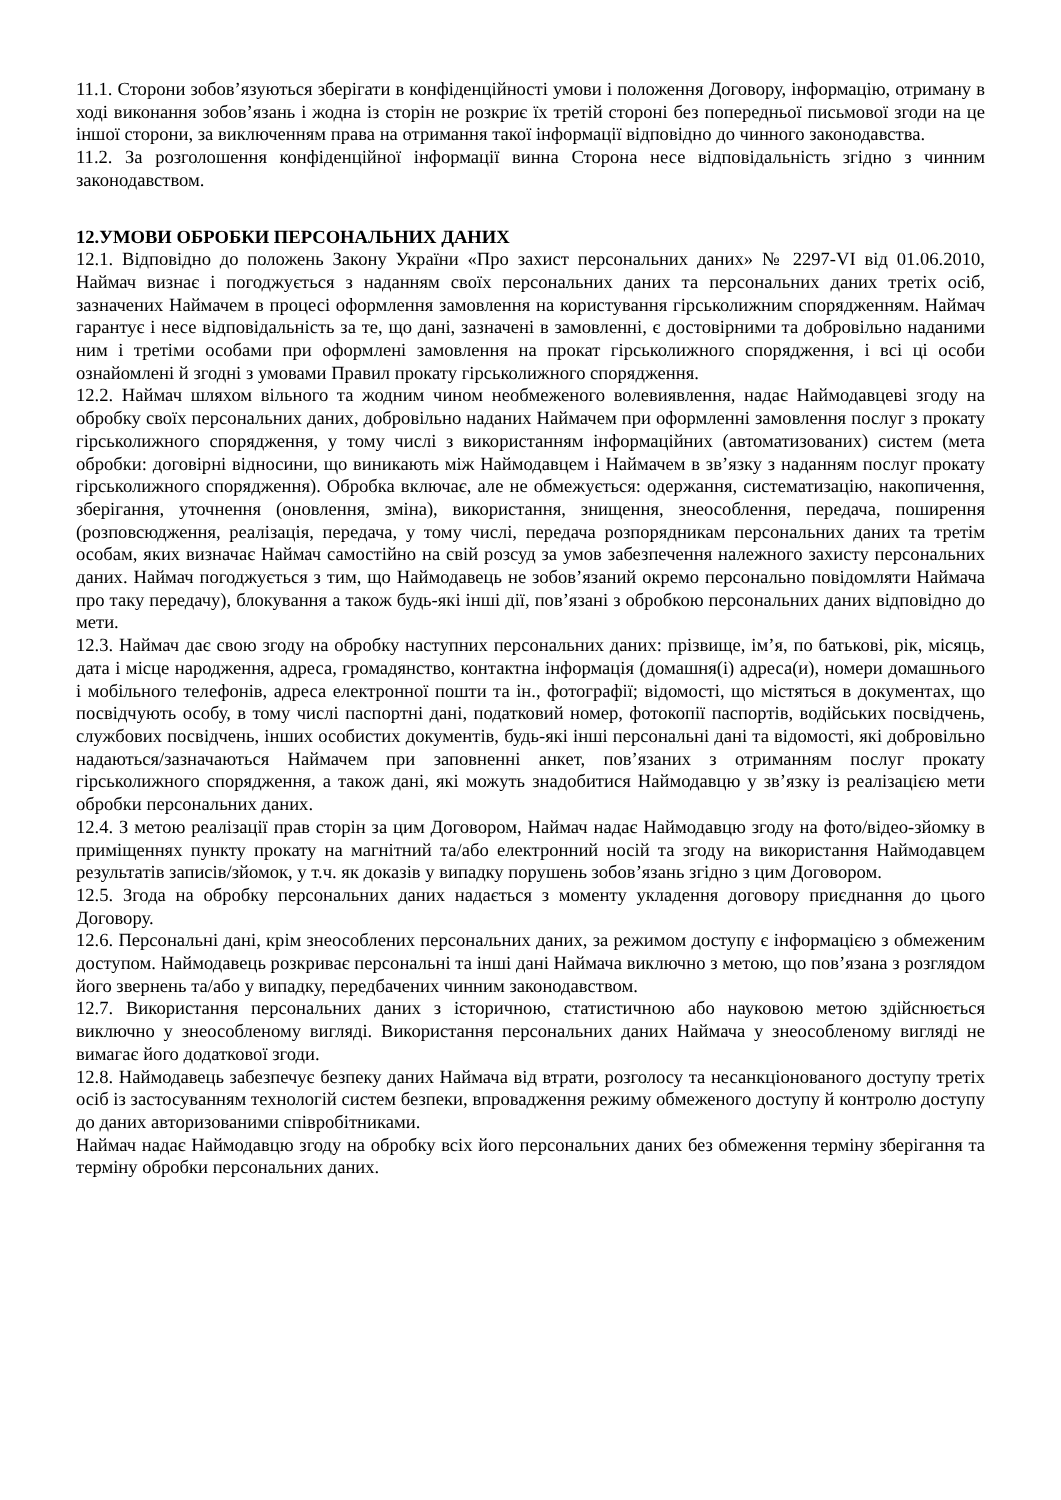11.1. Сторони зобов’язуються зберігати в конфіденційності умови і положення Договору, інформацію, отриману в ході виконання зобов’язань і жодна із сторін не розкриє їх третій стороні без попередньої письмової згоди на це іншої сторони, за виключенням права на отримання такої інформації відповідно до чинного законодавства.
11.2. За розголошення конфіденційної інформації винна Сторона несе відповідальність згідно з чинним законодавством.
12.УМОВИ ОБРОБКИ ПЕРСОНАЛЬНИХ ДАНИХ
12.1. Відповідно до положень Закону України «Про захист персональних даних» № 2297-VI від 01.06.2010, Наймач визнає і погоджується з наданням своїх персональних даних та персональних даних третіх осіб, зазначених Наймачем в процесі оформлення замовлення на користування гірськолижним спорядженням. Наймач гарантує і несе відповідальність за те, що дані, зазначені в замовленні, є достовірними та добровільно наданими ним і третіми особами при оформлені замовлення на прокат гірськолижного спорядження, і всі ці особи ознайомлені й згодні з умовами Правил прокату гірськолижного спорядження.
12.2. Наймач шляхом вільного та жодним чином необмеженого волевиявлення, надає Наймодавцеві згоду на обробку своїх персональних даних, добровільно наданих Наймачем при оформленні замовлення послуг з прокату гірськолижного спорядження, у тому числі з використанням інформаційних (автоматизованих) систем (мета обробки: договірні відносини, що виникають між Наймодавцем і Наймачем в зв’язку з наданням послуг прокату гірськолижного спорядження). Обробка включає, але не обмежується: одержання, систематизацію, накопичення, зберігання, уточнення (оновлення, зміна), використання, знищення, знеособлення, передача, поширення (розповсюдження, реалізація, передача, у тому числі, передача розпорядникам персональних даних та третім особам, яких визначає Наймач самостійно на свій розсуд за умов забезпечення належного захисту персональних даних. Наймач погоджується з тим, що Наймодавець не зобов’язаний окремо персонально повідомляти Наймача про таку передачу), блокування а також будь-які інші дії, пов’язані з обробкою персональних даних відповідно до мети.
12.3. Наймач дає свою згоду на обробку наступних персональних даних: прізвище, ім’я, по батькові, рік, місяць, дата і місце народження, адреса, громадянство, контактна інформація (домашня(і) адреса(и), номери домашнього і мобільного телефонів, адреса електронної пошти та ін., фотографії; відомості, що містяться в документах, що посвідчують особу, в тому числі паспортні дані, податковий номер, фотокопії паспортів, водійських посвідчень, службових посвідчень, інших особистих документів, будь-які інші персональні дані та відомості, які добровільно надаються/зазначаються Наймачем при заповненні анкет, пов’язаних з отриманням послуг прокату гірськолижного спорядження, а також дані, які можуть знадобитися Наймодавцю у зв’язку із реалізацією мети обробки персональних даних.
12.4. З метою реалізації прав сторін за цим Договором, Наймач надає Наймодавцю згоду на фото/відео-зйомку в приміщеннях пункту прокату на магнітний та/або електронний носій та згоду на використання Наймодавцем результатів записів/зйомок, у т.ч. як доказів у випадку порушень зобов’язань згідно з цим Договором.
12.5. Згода на обробку персональних даних надається з моменту укладення договору приєднання до цього Договору.
12.6. Персональні дані, крім знеособлених персональних даних, за режимом доступу є інформацією з обмеженим доступом. Наймодавець розкриває персональні та інші дані Наймача виключно з метою, що пов’язана з розглядом його звернень та/або у випадку, передбачених чинним законодавством.
12.7. Використання персональних даних з історичною, статистичною або науковою метою здійснюється виключно у знеособленому вигляді. Використання персональних даних Наймача у знеособленому вигляді не вимагає його додаткової згоди.
12.8. Наймодавець забезпечує безпеку даних Наймача від втрати, розголосу та несанкціонованого доступу третіх осіб із застосуванням технологій систем безпеки, впровадження режиму обмеженого доступу й контролю доступу до даних авторизованими співробітниками.
Наймач надає Наймодавцю згоду на обробку всіх його персональних даних без обмеження терміну зберігання та терміну обробки персональних даних.